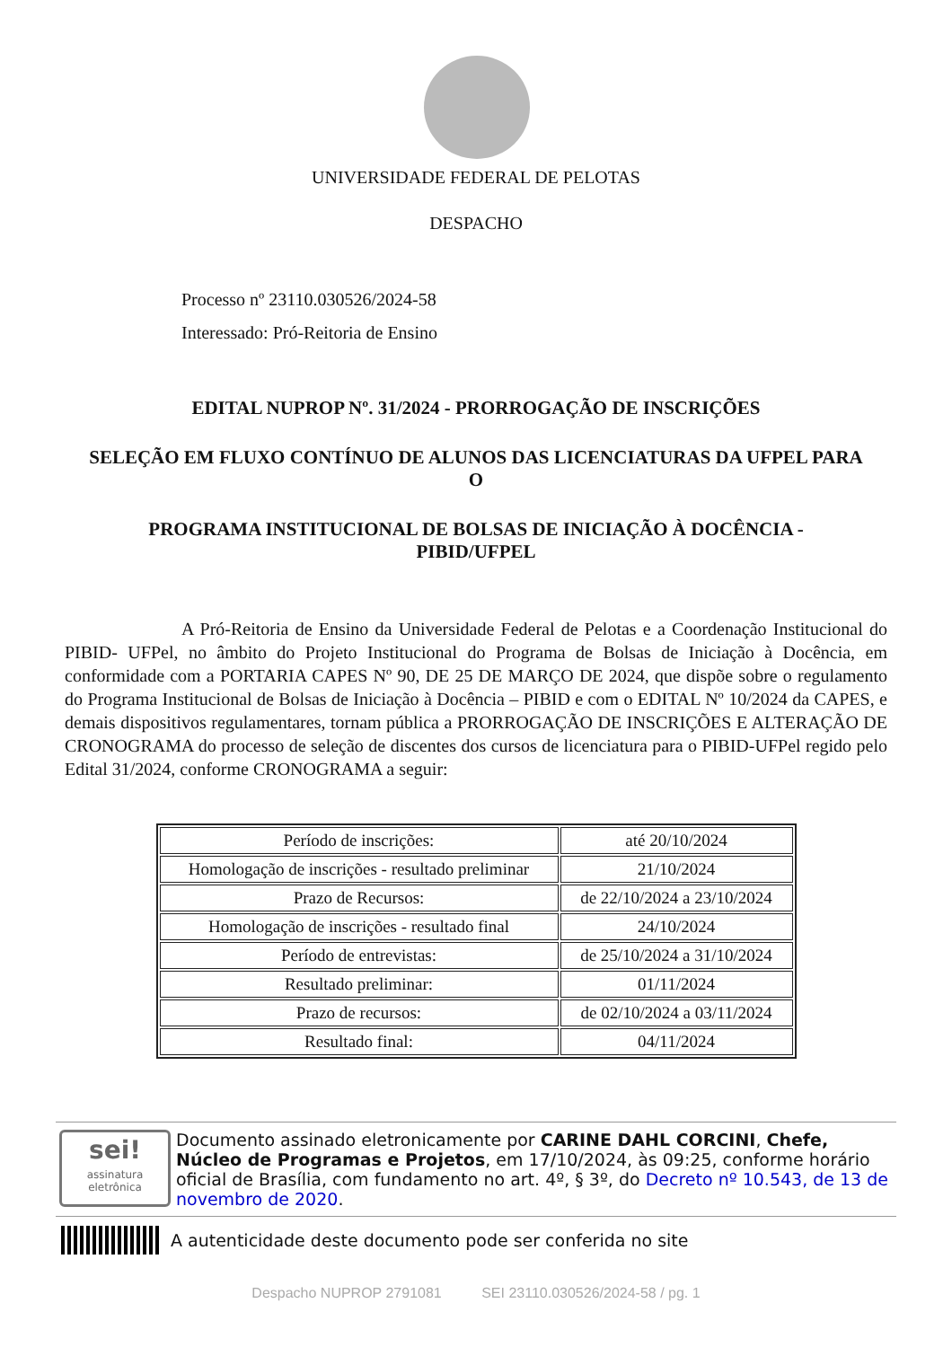UNIVERSIDADE FEDERAL DE PELOTAS
DESPACHO
Processo nº 23110.030526/2024-58
Interessado: Pró-Reitoria de Ensino
EDITAL NUPROP Nº. 31/2024 - PRORROGAÇÃO DE INSCRIÇÕES
SELEÇÃO EM FLUXO CONTÍNUO DE ALUNOS DAS LICENCIATURAS DA UFPEL PARA O
PROGRAMA INSTITUCIONAL DE BOLSAS DE INICIAÇÃO À DOCÊNCIA - PIBID/UFPEL
A Pró-Reitoria de Ensino da Universidade Federal de Pelotas e a Coordenação Institucional do PIBID- UFPel, no âmbito do Projeto Institucional do Programa de Bolsas de Iniciação à Docência, em conformidade com a PORTARIA CAPES Nº 90, DE 25 DE MARÇO DE 2024, que dispõe sobre o regulamento do Programa Institucional de Bolsas de Iniciação à Docência – PIBID e com o EDITAL Nº 10/2024 da CAPES, e demais dispositivos regulamentares, tornam pública a PRORROGAÇÃO DE INSCRIÇÕES E ALTERAÇÃO DE CRONOGRAMA do processo de seleção de discentes dos cursos de licenciatura para o PIBID-UFPel regido pelo Edital 31/2024, conforme CRONOGRAMA a seguir:
| Período de inscrições: | até 20/10/2024 |
| Homologação de inscrições - resultado preliminar | 21/10/2024 |
| Prazo de Recursos: | de 22/10/2024 a 23/10/2024 |
| Homologação de inscrições - resultado final | 24/10/2024 |
| Período de entrevistas: | de 25/10/2024 a 31/10/2024 |
| Resultado preliminar: | 01/11/2024 |
| Prazo de recursos: | de 02/10/2024 a 03/11/2024 |
| Resultado final: | 04/11/2024 |
sei!
assinatura
eletrônica
Documento assinado eletronicamente por CARINE DAHL CORCINI, Chefe, Núcleo de Programas e Projetos, em 17/10/2024, às 09:25, conforme horário oficial de Brasília, com fundamento no art. 4º, § 3º, do Decreto nº 10.543, de 13 de novembro de 2020.
A autenticidade deste documento pode ser conferida no site
Despacho NUPROP 2791081 SEI 23110.030526/2024-58 / pg. 1